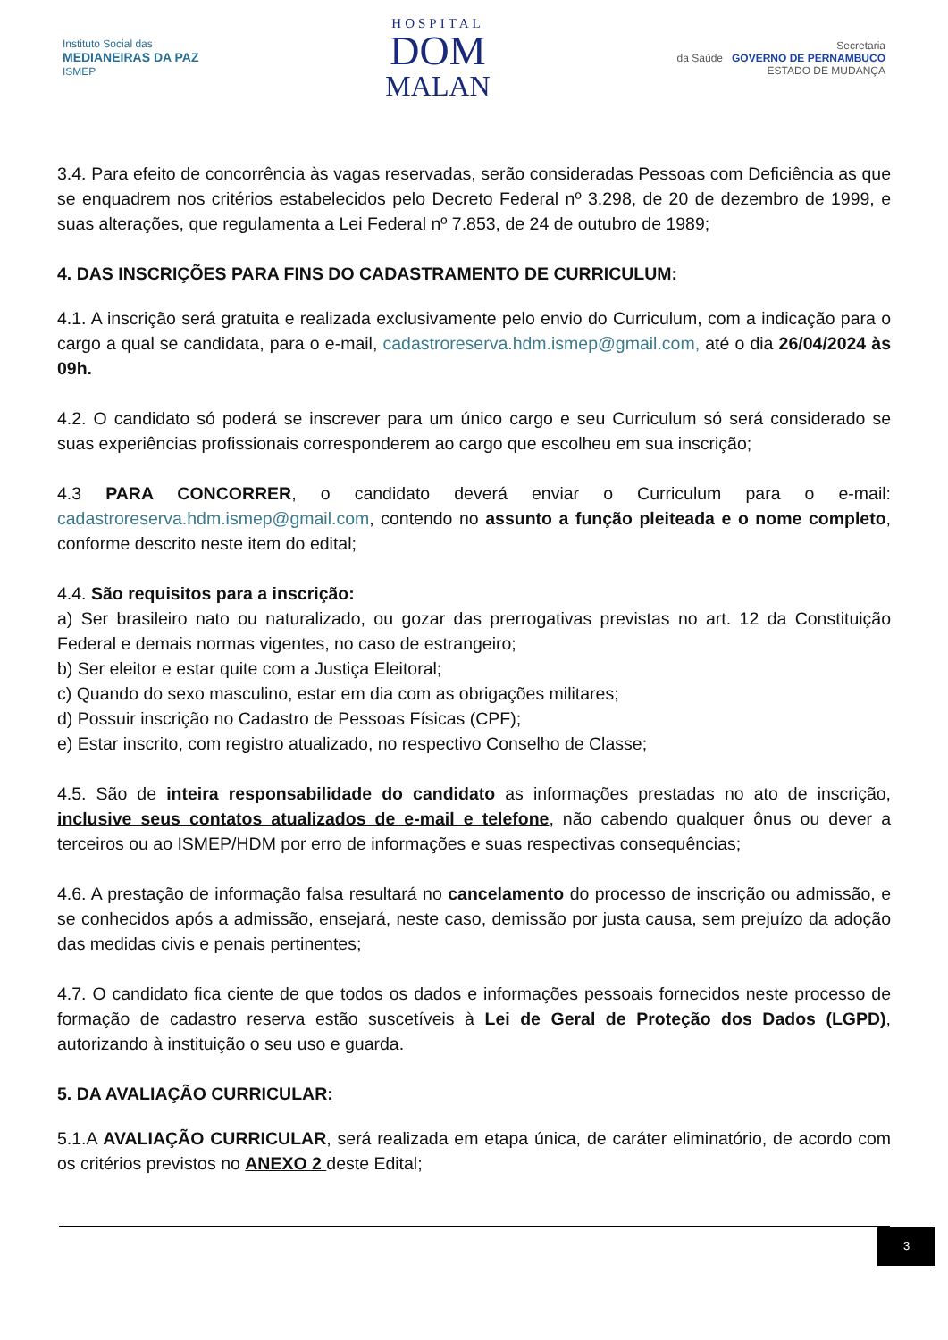Instituto Social das
MEDIANEIRAS DA PAZ
ISMEP
HOSPITAL
DOM
MALAN
Secretaria
da Saúde GOVERNO DE PERNAMBUCO
ESTADO DE MUDANÇA
3.4. Para efeito de concorrência às vagas reservadas, serão consideradas Pessoas com Deficiência as que se enquadrem nos critérios estabelecidos pelo Decreto Federal nº 3.298, de 20 de dezembro de 1999, e suas alterações, que regulamenta a Lei Federal nº 7.853, de 24 de outubro de 1989;
4. DAS INSCRIÇÕES PARA FINS DO CADASTRAMENTO DE CURRICULUM:
4.1. A inscrição será gratuita e realizada exclusivamente pelo envio do Curriculum, com a indicação para o cargo a qual se candidata, para o e-mail, cadastroreserva.hdm.ismep@gmail.com, até o dia 26/04/2024 às 09h.
4.2. O candidato só poderá se inscrever para um único cargo e seu Curriculum só será considerado se suas experiências profissionais corresponderem ao cargo que escolheu em sua inscrição;
4.3 PARA CONCORRER, o candidato deverá enviar o Curriculum para o e-mail: cadastroreserva.hdm.ismep@gmail.com, contendo no assunto a função pleiteada e o nome completo, conforme descrito neste item do edital;
4.4. São requisitos para a inscrição:
a) Ser brasileiro nato ou naturalizado, ou gozar das prerrogativas previstas no art. 12 da Constituição Federal e demais normas vigentes, no caso de estrangeiro;
b) Ser eleitor e estar quite com a Justiça Eleitoral;
c) Quando do sexo masculino, estar em dia com as obrigações militares;
d) Possuir inscrição no Cadastro de Pessoas Físicas (CPF);
e) Estar inscrito, com registro atualizado, no respectivo Conselho de Classe;
4.5. São de inteira responsabilidade do candidato as informações prestadas no ato de inscrição, inclusive seus contatos atualizados de e-mail e telefone, não cabendo qualquer ônus ou dever a terceiros ou ao ISMEP/HDM por erro de informações e suas respectivas consequências;
4.6. A prestação de informação falsa resultará no cancelamento do processo de inscrição ou admissão, e se conhecidos após a admissão, ensejará, neste caso, demissão por justa causa, sem prejuízo da adoção das medidas civis e penais pertinentes;
4.7. O candidato fica ciente de que todos os dados e informações pessoais fornecidos neste processo de formação de cadastro reserva estão suscetíveis à Lei de Geral de Proteção dos Dados (LGPD), autorizando à instituição o seu uso e guarda.
5. DA AVALIAÇÃO CURRICULAR:
5.1.A AVALIAÇÃO CURRICULAR, será realizada em etapa única, de caráter eliminatório, de acordo com os critérios previstos no ANEXO 2 deste Edital;
3